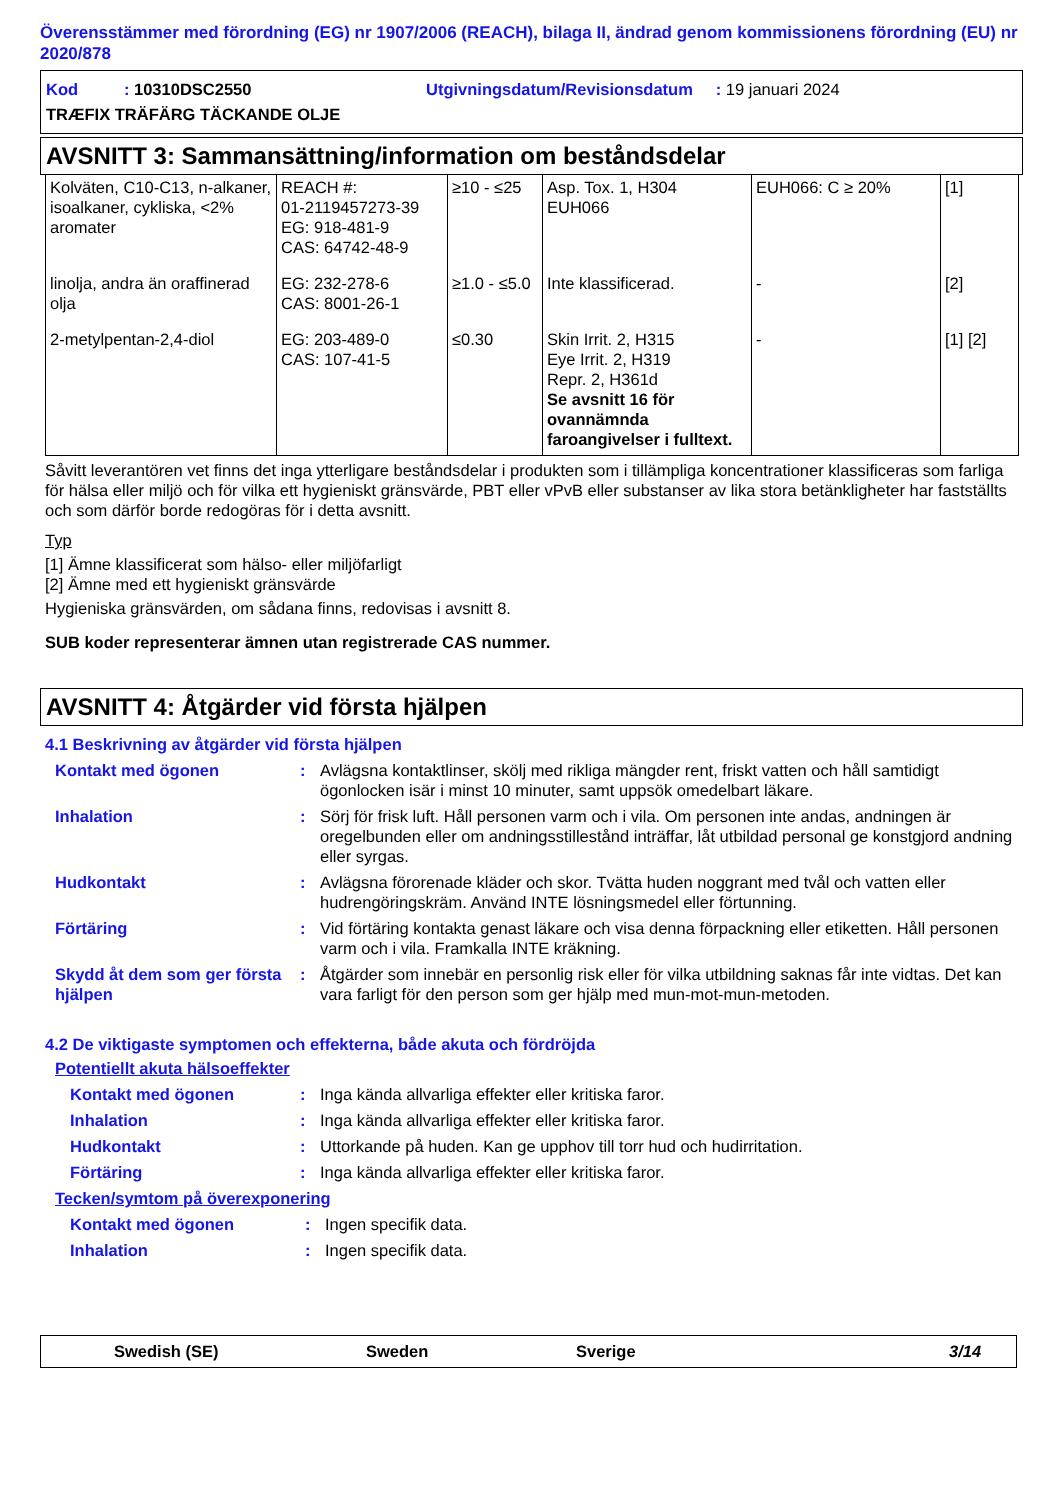Överensstämmer med förordning (EG) nr 1907/2006 (REACH), bilaga II, ändrad genom kommissionens förordning (EU) nr 2020/878
Kod : 10310DSC2550 Utgivningsdatum/Revisionsdatum : 19 januari 2024
TRÆFIX TRÄFÄRG TÄCKANDE OLJE
AVSNITT 3: Sammansättning/information om beståndsdelar
| Kolväten, C10-C13, n-alkaner, isoalkaner, cykliska, <2% aromater | REACH #: 01-2119457273-39 EG: 918-481-9 CAS: 64742-48-9 | ≥10 - ≤25 | Asp. Tox. 1, H304 EUH066 | EUH066: C ≥ 20% | [1] |
| linolja, andra än oraffinerad olja | EG: 232-278-6 CAS: 8001-26-1 | ≥1.0 - ≤5.0 | Inte klassificerad. | - | [2] |
| 2-metylpentan-2,4-diol | EG: 203-489-0 CAS: 107-41-5 | ≤0.30 | Skin Irrit. 2, H315 Eye Irrit. 2, H319 Repr. 2, H361d Se avsnitt 16 för ovannämnda faroangivelser i fulltext. | - | [1] [2] |
Såvitt leverantören vet finns det inga ytterligare beståndsdelar i produkten som i tillämpliga koncentrationer klassificeras som farliga för hälsa eller miljö och för vilka ett hygieniskt gränsvärde, PBT eller vPvB eller substanser av lika stora betänkligheter har fastställts och som därför borde redogöras för i detta avsnitt.
Typ
[1] Ämne klassificerat som hälso- eller miljöfarligt
[2] Ämne med ett hygieniskt gränsvärde
Hygieniska gränsvärden, om sådana finns, redovisas i avsnitt 8.
SUB koder representerar ämnen utan registrerade CAS nummer.
AVSNITT 4: Åtgärder vid första hjälpen
4.1 Beskrivning av åtgärder vid första hjälpen
Kontakt med ögonen : Avlägsna kontaktlinser, skölj med rikliga mängder rent, friskt vatten och håll samtidigt ögonlocken isär i minst 10 minuter, samt uppsök omedelbart läkare.
Inhalation : Sörj för frisk luft. Håll personen varm och i vila. Om personen inte andas, andningen är oregelbunden eller om andningsstillestånd inträffar, låt utbildad personal ge konstgjord andning eller syrgas.
Hudkontakt : Avlägsna förorenade kläder och skor. Tvätta huden noggrant med tvål och vatten eller hudrengöringskräm. Använd INTE lösningsmedel eller förtunning.
Förtäring : Vid förtäring kontakta genast läkare och visa denna förpackning eller etiketten. Håll personen varm och i vila. Framkalla INTE kräkning.
Skydd åt dem som ger första hjälpen
: Åtgärder som innebär en personlig risk eller för vilka utbildning saknas får inte vidtas. Det kan vara farligt för den person som ger hjälp med mun-mot-mun-metoden.
4.2 De viktigaste symptomen och effekterna, både akuta och fördröjda
Potentiellt akuta hälsoeffekter
Kontakt med ögonen : Inga kända allvarliga effekter eller kritiska faror.
Inhalation : Inga kända allvarliga effekter eller kritiska faror.
Hudkontakt : Uttorkande på huden. Kan ge upphov till torr hud och hudirritation.
Förtäring : Inga kända allvarliga effekter eller kritiska faror.
Tecken/symtom på överexponering
Kontakt med ögonen : Ingen specifik data.
Inhalation : Ingen specifik data.
Swedish (SE) Sweden Sverige 3/14